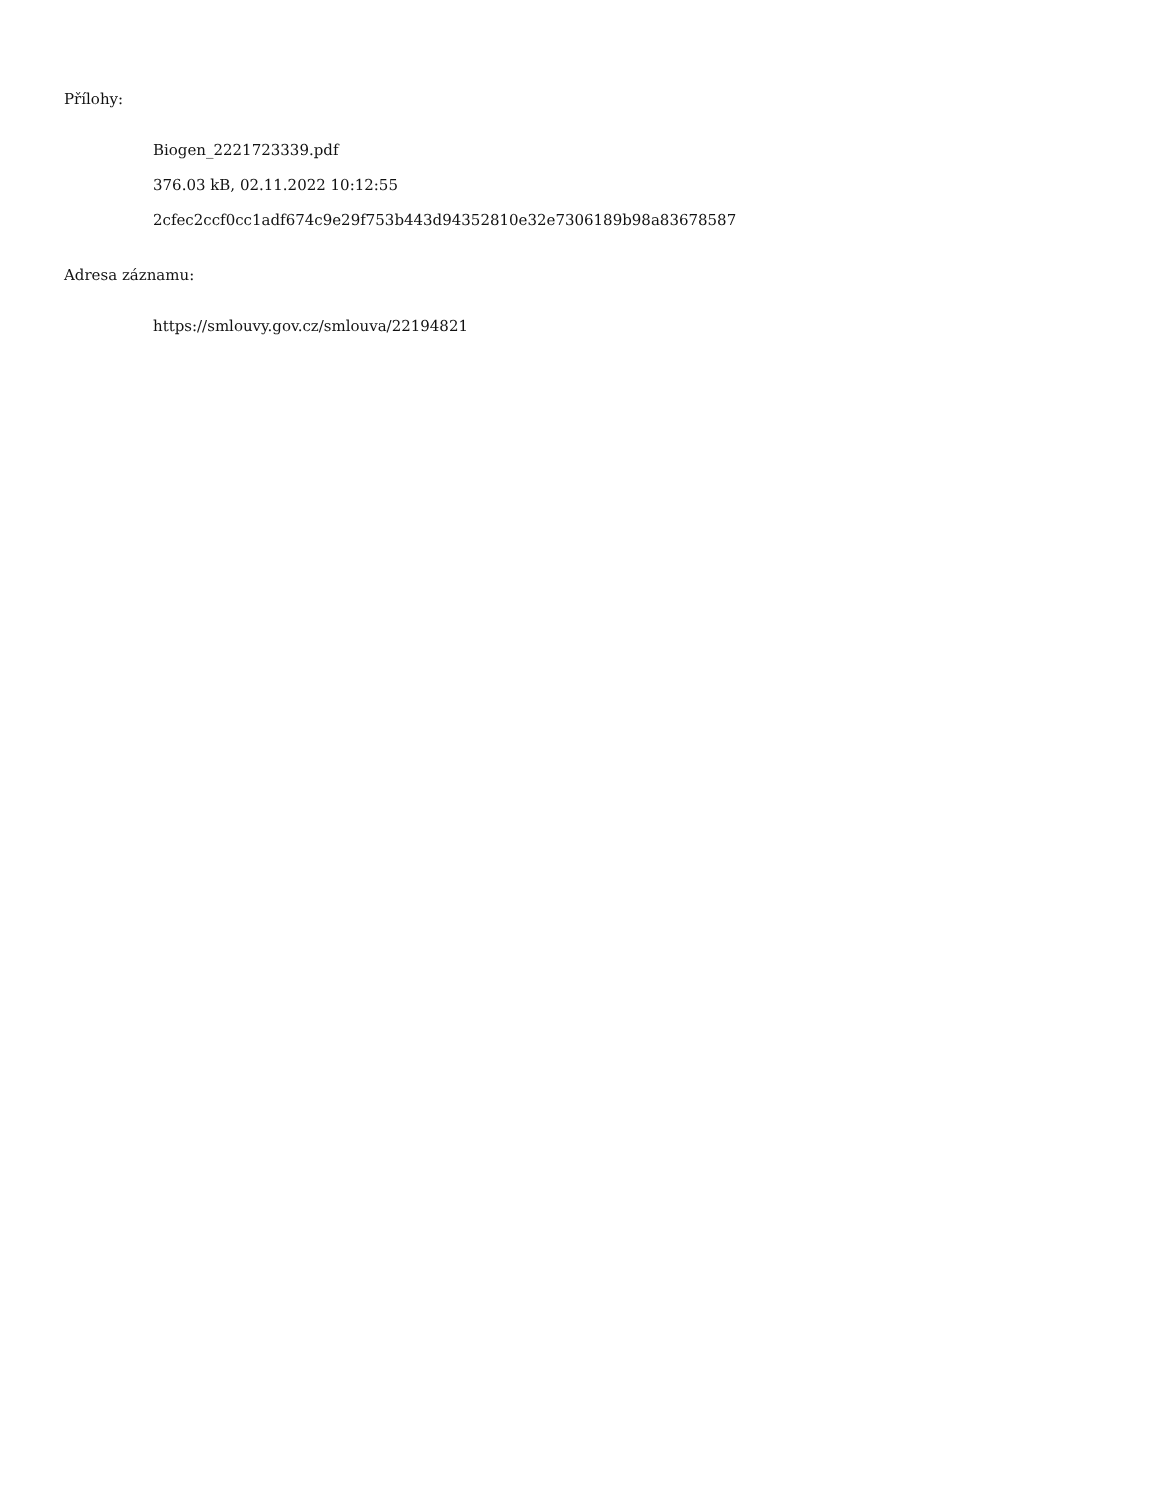Přílohy:
Biogen_2221723339.pdf
376.03 kB, 02.11.2022 10:12:55
2cfec2ccf0cc1adf674c9e29f753b443d94352810e32e7306189b98a83678587
Adresa záznamu:
https://smlouvy.gov.cz/smlouva/22194821